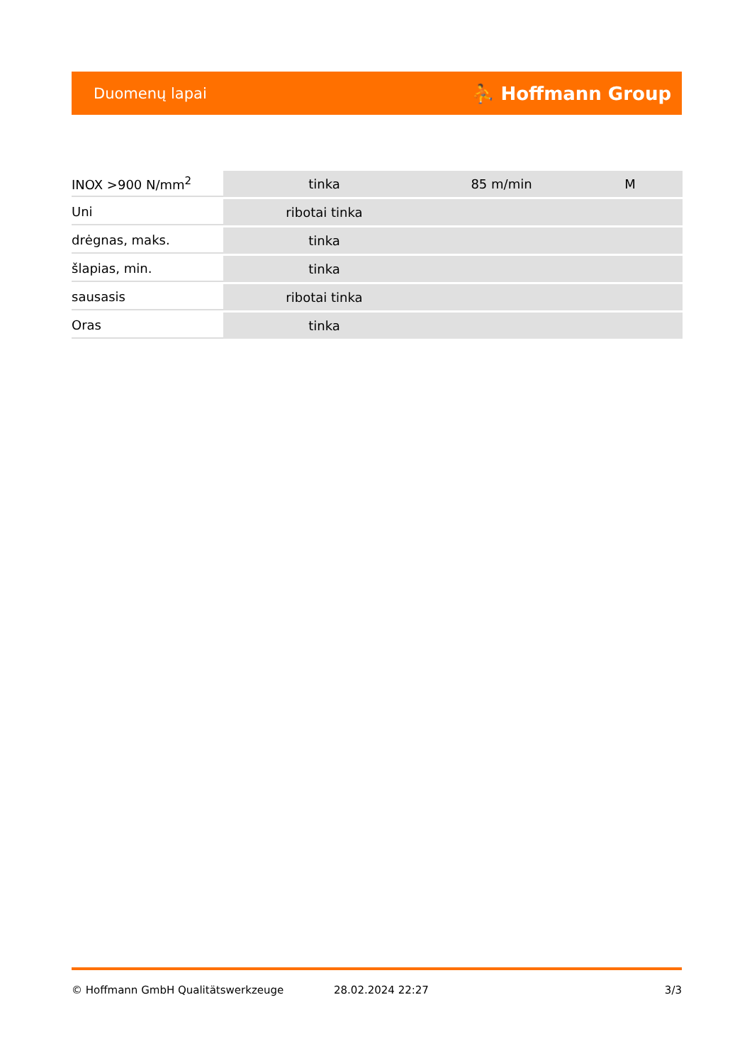Duomenų lapai ⛹ Hoffmann Group
| INOX >900 N/mm<sup>2</sup> | tinka | 85 m/min | M |
| Uni | ribotai tinka | | |
| drėgnas, maks. | tinka | | |
| šlapias, min. | tinka | | |
| sausasis | ribotai tinka | | |
| Oras | tinka | | |
© Hoffmann GmbH Qualitätswerkzeuge 28.02.2024 22:27 3/3